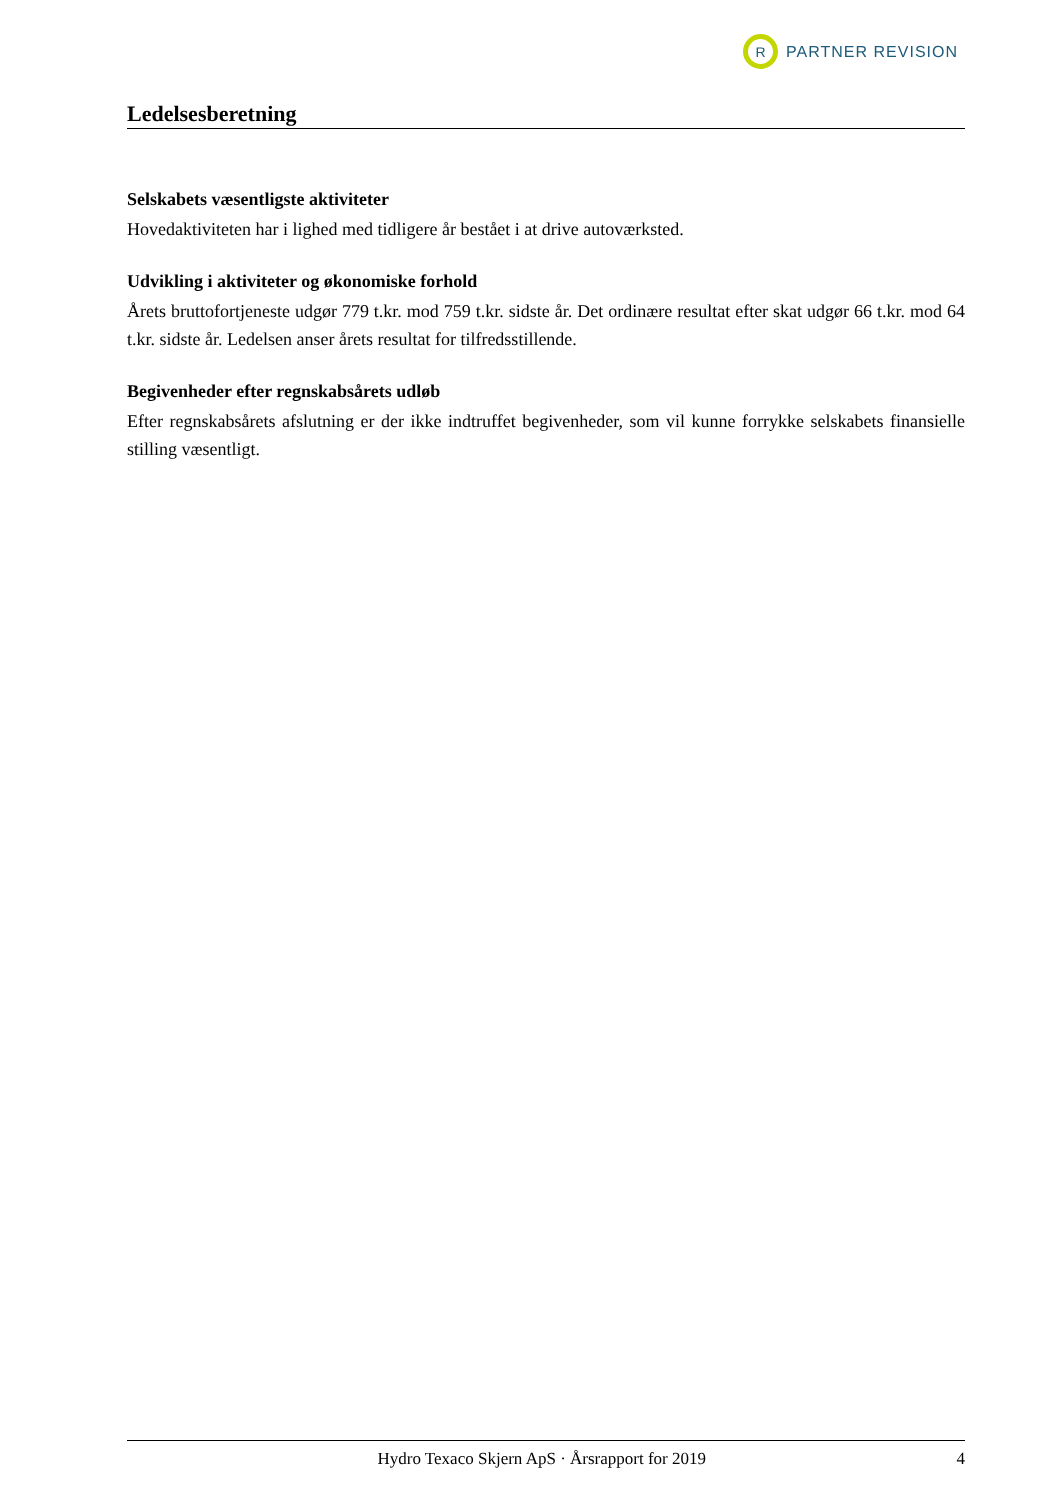R
PARTNER REVISION
Ledelsesberetning
Selskabets væsentligste aktiviteter
Hovedaktiviteten har i lighed med tidligere år bestået i at drive autoværksted.
Udvikling i aktiviteter og økonomiske forhold
Årets bruttofortjeneste udgør 779 t.kr. mod 759 t.kr. sidste år. Det ordinære resultat efter skat udgør 66 t.kr. mod 64 t.kr. sidste år. Ledelsen anser årets resultat for tilfredsstillende.
Begivenheder efter regnskabsårets udløb
Efter regnskabsårets afslutning er der ikke indtruffet begivenheder, som vil kunne forrykke selskabets finansielle stilling væsentligt.
Hydro Texaco Skjern ApS · Årsrapport for 2019 4